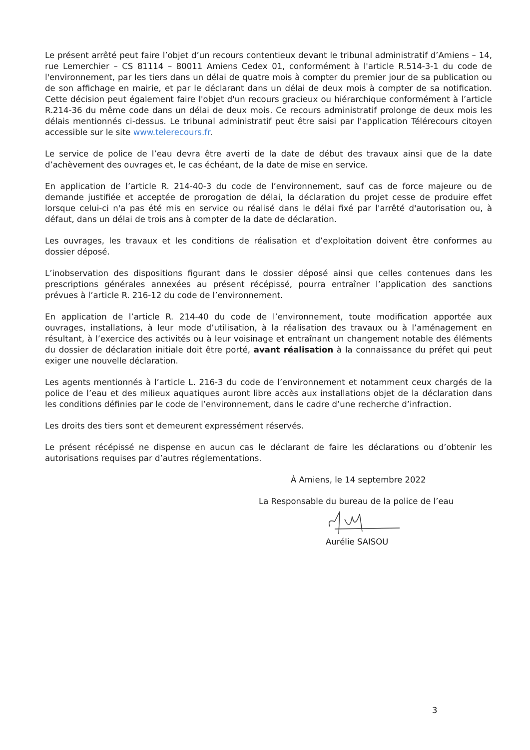Le présent arrêté peut faire l’objet d’un recours contentieux devant le tribunal administratif d’Amiens – 14, rue Lemerchier – CS 81114 – 80011 Amiens Cedex 01, conformément à l'article R.514-3-1 du code de l'environnement, par les tiers dans un délai de quatre mois à compter du premier jour de sa publication ou de son affichage en mairie, et par le déclarant dans un délai de deux mois à compter de sa notification. Cette décision peut également faire l'objet d'un recours gracieux ou hiérarchique conformément à l’article R.214-36 du même code dans un délai de deux mois. Ce recours administratif prolonge de deux mois les délais mentionnés ci-dessus. Le tribunal administratif peut être saisi par l'application Télérecours citoyen accessible sur le site www.telerecours.fr.
Le service de police de l’eau devra être averti de la date de début des travaux ainsi que de la date d’achèvement des ouvrages et, le cas échéant, de la date de mise en service.
En application de l’article R. 214-40-3 du code de l’environnement, sauf cas de force majeure ou de demande justifiée et acceptée de prorogation de délai, la déclaration du projet cesse de produire effet lorsque celui-ci n'a pas été mis en service ou réalisé dans le délai fixé par l'arrêté d'autorisation ou, à défaut, dans un délai de trois ans à compter de la date de déclaration.
Les ouvrages, les travaux et les conditions de réalisation et d’exploitation doivent être conformes au dossier déposé.
L’inobservation des dispositions figurant dans le dossier déposé ainsi que celles contenues dans les prescriptions générales annexées au présent récépissé, pourra entraîner l’application des sanctions prévues à l’article R. 216-12 du code de l’environnement.
En application de l’article R. 214-40 du code de l’environnement, toute modification apportée aux ouvrages, installations, à leur mode d’utilisation, à la réalisation des travaux ou à l’aménagement en résultant, à l’exercice des activités ou à leur voisinage et entraînant un changement notable des éléments du dossier de déclaration initiale doit être porté, avant réalisation à la connaissance du préfet qui peut exiger une nouvelle déclaration.
Les agents mentionnés à l’article L. 216-3 du code de l’environnement et notamment ceux chargés de la police de l’eau et des milieux aquatiques auront libre accès aux installations objet de la déclaration dans les conditions définies par le code de l’environnement, dans le cadre d’une recherche d’infraction.
Les droits des tiers sont et demeurent expressément réservés.
Le présent récépissé ne dispense en aucun cas le déclarant de faire les déclarations ou d’obtenir les autorisations requises par d’autres réglementations.
À Amiens, le 14 septembre 2022
La Responsable du bureau de la police de l’eau
Aurélie SAISOU
3